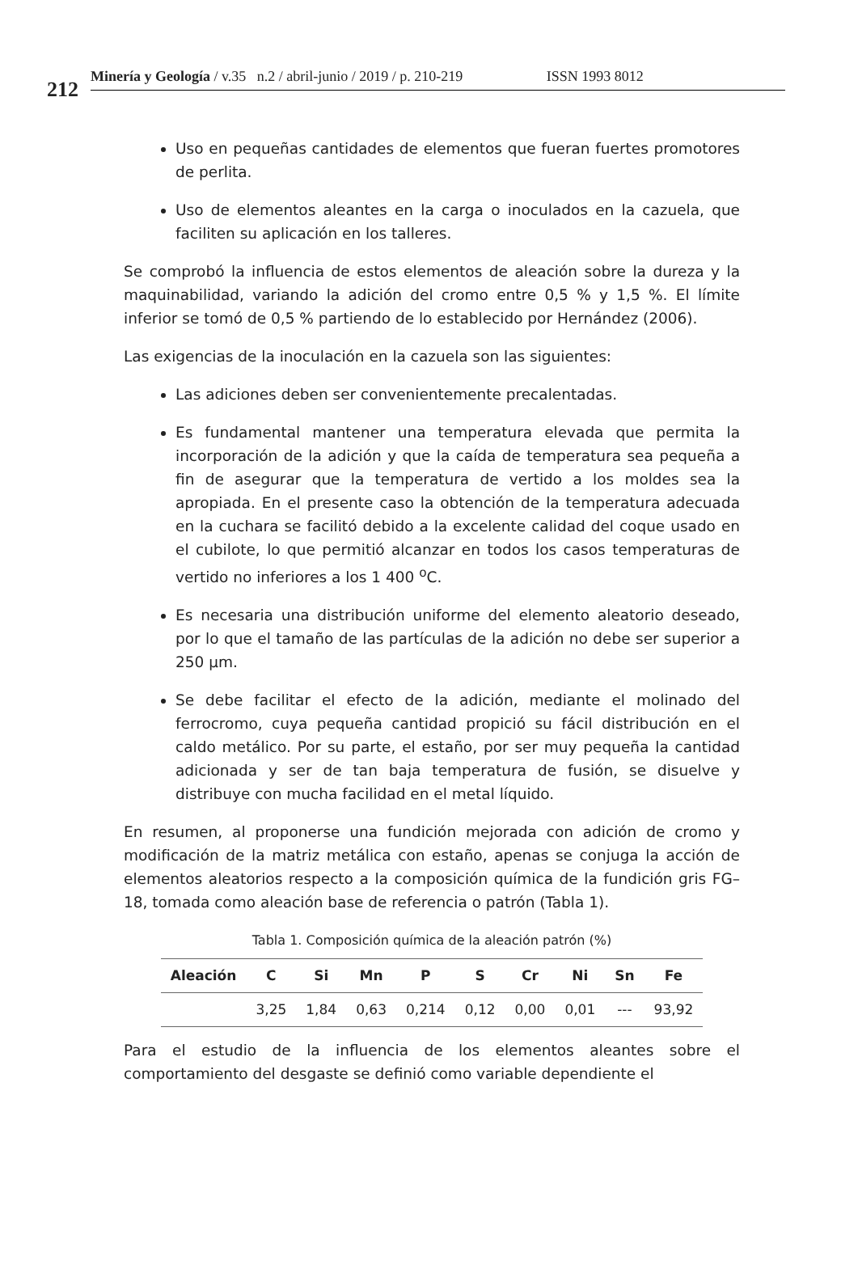212
Minería y Geología / v.35 n.2 / abril-junio / 2019 / p. 210-219 ISSN 1993 8012
Uso en pequeñas cantidades de elementos que fueran fuertes promotores de perlita.
Uso de elementos aleantes en la carga o inoculados en la cazuela, que faciliten su aplicación en los talleres.
Se comprobó la influencia de estos elementos de aleación sobre la dureza y la maquinabilidad, variando la adición del cromo entre 0,5 % y 1,5 %. El límite inferior se tomó de 0,5 % partiendo de lo establecido por Hernández (2006).
Las exigencias de la inoculación en la cazuela son las siguientes:
Las adiciones deben ser convenientemente precalentadas.
Es fundamental mantener una temperatura elevada que permita la incorporación de la adición y que la caída de temperatura sea pequeña a fin de asegurar que la temperatura de vertido a los moldes sea la apropiada. En el presente caso la obtención de la temperatura adecuada en la cuchara se facilitó debido a la excelente calidad del coque usado en el cubilote, lo que permitió alcanzar en todos los casos temperaturas de vertido no inferiores a los 1 400 <sup>o</sup>C.
Es necesaria una distribución uniforme del elemento aleatorio deseado, por lo que el tamaño de las partículas de la adición no debe ser superior a 250 μm.
Se debe facilitar el efecto de la adición, mediante el molinado del ferrocromo, cuya pequeña cantidad propició su fácil distribución en el caldo metálico. Por su parte, el estaño, por ser muy pequeña la cantidad adicionada y ser de tan baja temperatura de fusión, se disuelve y distribuye con mucha facilidad en el metal líquido.
En resumen, al proponerse una fundición mejorada con adición de cromo y modificación de la matriz metálica con estaño, apenas se conjuga la acción de elementos aleatorios respecto a la composición química de la fundición gris FG–18, tomada como aleación base de referencia o patrón (Tabla 1).
Tabla 1. Composición química de la aleación patrón (%)
| Aleación | C | Si | Mn | P | S | Cr | Ni | Sn | Fe |
| --- | --- | --- | --- | --- | --- | --- | --- | --- | --- |
| | 3,25 | 1,84 | 0,63 | 0,214 | 0,12 | 0,00 | 0,01 | --- | 93,92 |
Para el estudio de la influencia de los elementos aleantes sobre el comportamiento del desgaste se definió como variable dependiente el